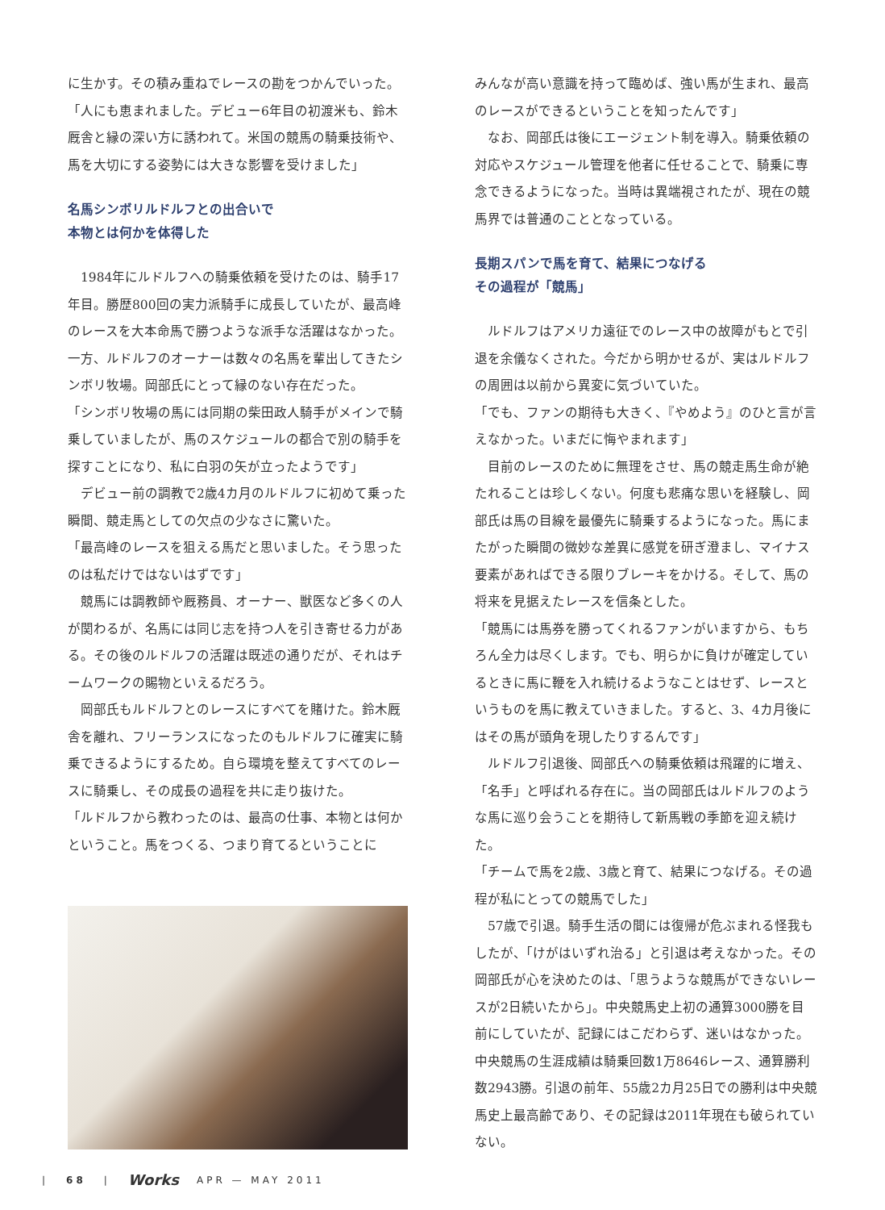に生かす。その積み重ねでレースの勘をつかんでいった。
「人にも恵まれました。デビュー6年目の初渡米も、鈴木厩舎と縁の深い方に誘われて。米国の競馬の騎乗技術や、馬を大切にする姿勢には大きな影響を受けました」
名馬シンボリルドルフとの出合いで
本物とは何かを体得した
　1984年にルドルフへの騎乗依頼を受けたのは、騎手17年目。勝歴800回の実力派騎手に成長していたが、最高峰のレースを大本命馬で勝つような派手な活躍はなかった。一方、ルドルフのオーナーは数々の名馬を輩出してきたシンボリ牧場。岡部氏にとって縁のない存在だった。
「シンボリ牧場の馬には同期の柴田政人騎手がメインで騎乗していましたが、馬のスケジュールの都合で別の騎手を探すことになり、私に白羽の矢が立ったようです」
　デビュー前の調教で2歳4カ月のルドルフに初めて乗った瞬間、競走馬としての欠点の少なさに驚いた。
「最高峰のレースを狙える馬だと思いました。そう思ったのは私だけではないはずです」
　競馬には調教師や厩務員、オーナー、獣医など多くの人が関わるが、名馬には同じ志を持つ人を引き寄せる力がある。その後のルドルフの活躍は既述の通りだが、それはチームワークの賜物といえるだろう。
　岡部氏もルドルフとのレースにすべてを賭けた。鈴木厩舎を離れ、フリーランスになったのもルドルフに確実に騎乗できるようにするため。自ら環境を整えてすべてのレースに騎乗し、その成長の過程を共に走り抜けた。
「ルドルフから教わったのは、最高の仕事、本物とは何かということ。馬をつくる、つまり育てるということに
みんなが高い意識を持って臨めば、強い馬が生まれ、最高のレースができるということを知ったんです」
　なお、岡部氏は後にエージェント制を導入。騎乗依頼の対応やスケジュール管理を他者に任せることで、騎乗に専念できるようになった。当時は異端視されたが、現在の競馬界では普通のこととなっている。
長期スパンで馬を育て、結果につなげる
その過程が「競馬」
　ルドルフはアメリカ遠征でのレース中の故障がもとで引退を余儀なくされた。今だから明かせるが、実はルドルフの周囲は以前から異変に気づいていた。
「でも、ファンの期待も大きく、『やめよう』のひと言が言えなかった。いまだに悔やまれます」
　目前のレースのために無理をさせ、馬の競走馬生命が絶たれることは珍しくない。何度も悲痛な思いを経験し、岡部氏は馬の目線を最優先に騎乗するようになった。馬にまたがった瞬間の微妙な差異に感覚を研ぎ澄まし、マイナス要素があればできる限りブレーキをかける。そして、馬の将来を見据えたレースを信条とした。
「競馬には馬券を勝ってくれるファンがいますから、もちろん全力は尽くします。でも、明らかに負けが確定しているときに馬に鞭を入れ続けるようなことはせず、レースというものを馬に教えていきました。すると、3、4カ月後にはその馬が頭角を現したりするんです」
　ルドルフ引退後、岡部氏への騎乗依頼は飛躍的に増え、「名手」と呼ばれる存在に。当の岡部氏はルドルフのような馬に巡り会うことを期待して新馬戦の季節を迎え続けた。
「チームで馬を2歳、3歳と育て、結果につなげる。その過程が私にとっての競馬でした」
　57歳で引退。騎手生活の間には復帰が危ぶまれる怪我もしたが、「けがはいずれ治る」と引退は考えなかった。その岡部氏が心を決めたのは、「思うような競馬ができないレースが2日続いたから」。中央競馬史上初の通算3000勝を目前にしていたが、記録にはこだわらず、迷いはなかった。中央競馬の生涯成績は騎乗回数1万8646レース、通算勝利数2943勝。引退の前年、55歳2カ月25日での勝利は中央競馬史上最高齢であり、その記録は2011年現在も破られていない。
| 68 | Works APR — MAY 2011